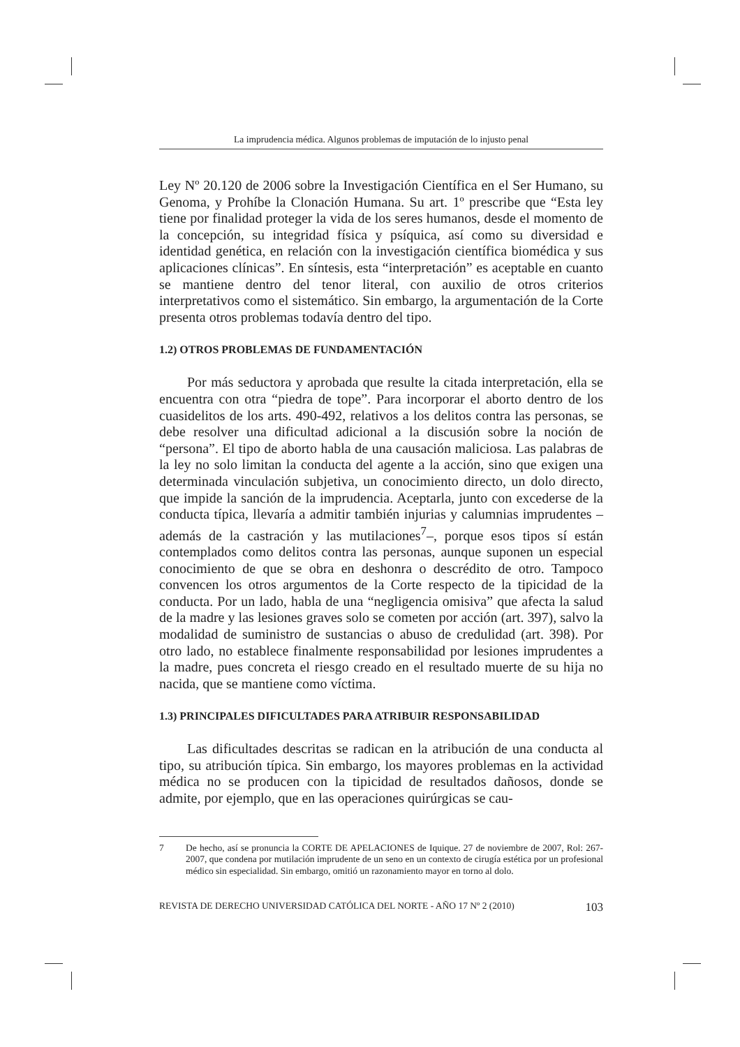La imprudencia médica. Algunos problemas de imputación de lo injusto penal
Ley Nº 20.120 de 2006 sobre la Investigación Científica en el Ser Humano, su Genoma, y Prohíbe la Clonación Humana. Su art. 1º prescribe que “Esta ley tiene por finalidad proteger la vida de los seres humanos, desde el momento de la concepción, su integridad física y psíquica, así como su diversidad e identidad genética, en relación con la investigación científica biomédica y sus aplicaciones clínicas”. En síntesis, esta “interpretación” es aceptable en cuanto se mantiene dentro del tenor literal, con auxilio de otros criterios interpretativos como el sistemático. Sin embargo, la argumentación de la Corte presenta otros problemas todavía dentro del tipo.
1.2) OTROS PROBLEMAS DE FUNDAMENTACIÓN
Por más seductora y aprobada que resulte la citada interpretación, ella se encuentra con otra “piedra de tope”. Para incorporar el aborto dentro de los cuasidelitos de los arts. 490-492, relativos a los delitos contra las personas, se debe resolver una dificultad adicional a la discusión sobre la noción de “persona”. El tipo de aborto habla de una causación maliciosa. Las palabras de la ley no solo limitan la conducta del agente a la acción, sino que exigen una determinada vinculación subjetiva, un conocimiento directo, un dolo directo, que impide la sanción de la imprudencia. Aceptarla, junto con excederse de la conducta típica, llevaría a admitir también injurias y calumnias imprudentes –además de la castración y las mutilaciones<sup>7</sup>–, porque esos tipos sí están contemplados como delitos contra las personas, aunque suponen un especial conocimiento de que se obra en deshonra o descrédito de otro. Tampoco convencen los otros argumentos de la Corte respecto de la tipicidad de la conducta. Por un lado, habla de una “negligencia omisiva” que afecta la salud de la madre y las lesiones graves solo se cometen por acción (art. 397), salvo la modalidad de suministro de sustancias o abuso de credulidad (art. 398). Por otro lado, no establece finalmente responsabilidad por lesiones imprudentes a la madre, pues concreta el riesgo creado en el resultado muerte de su hija no nacida, que se mantiene como víctima.
1.3) PRINCIPALES DIFICULTADES PARA ATRIBUIR RESPONSABILIDAD
Las dificultades descritas se radican en la atribución de una conducta al tipo, su atribución típica. Sin embargo, los mayores problemas en la actividad médica no se producen con la tipicidad de resultados dañosos, donde se admite, por ejemplo, que en las operaciones quirúrgicas se cau-
7 De hecho, así se pronuncia la CORTE DE APELACIONES de Iquique. 27 de noviembre de 2007, Rol: 267-2007, que condena por mutilación imprudente de un seno en un contexto de cirugía estética por un profesional médico sin especialidad. Sin embargo, omitió un razonamiento mayor en torno al dolo.
REVISTA DE DERECHO UNIVERSIDAD CATÓLICA DEL NORTE - AÑO 17 Nº 2 (2010) 103